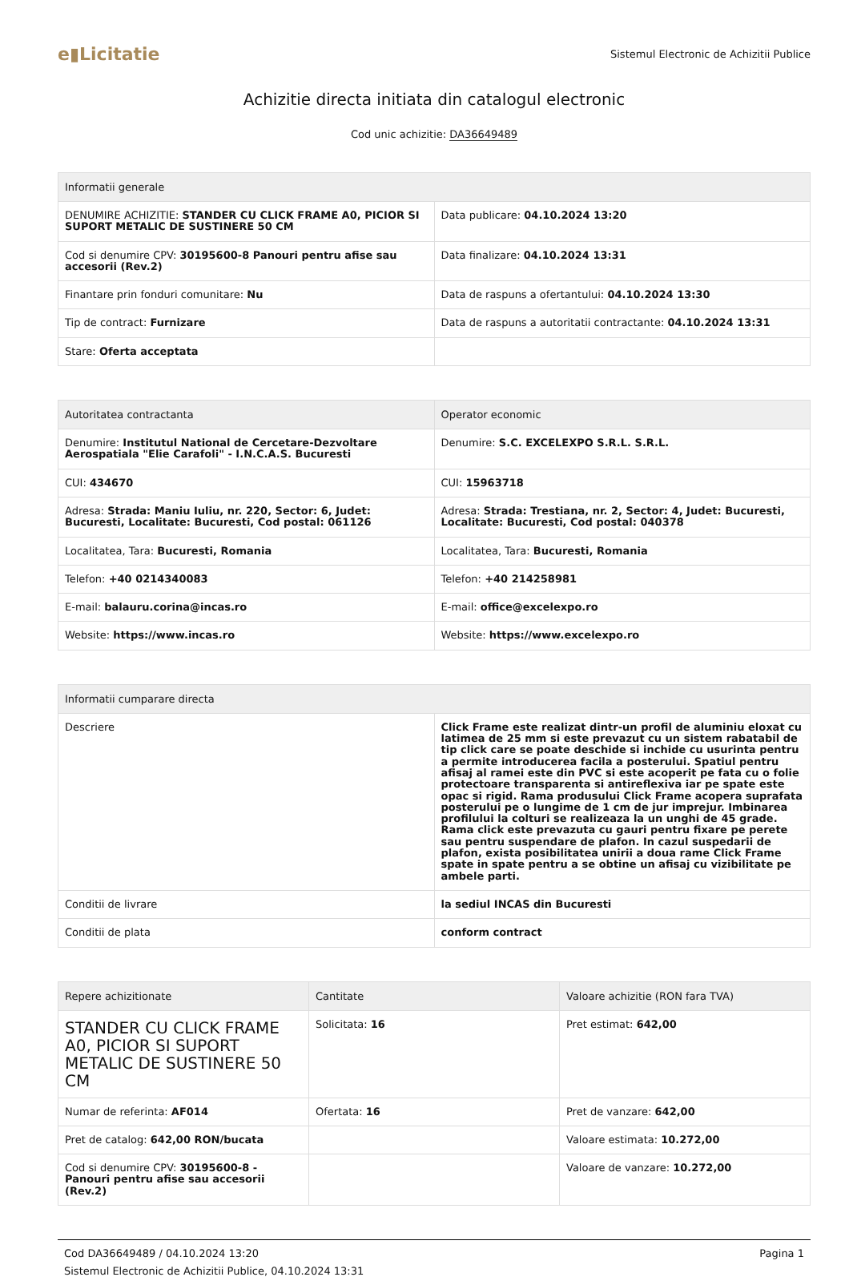e▮Licitatie
Sistemul Electronic de Achizitii Publice
Achizitie directa initiata din catalogul electronic
Cod unic achizitie: DA36649489
| Informatii generale | |
| --- | --- |
| DENUMIRE ACHIZITIE: STANDER CU CLICK FRAME A0, PICIOR SI SUPORT METALIC DE SUSTINERE 50 CM | Data publicare: 04.10.2024 13:20 |
| Cod si denumire CPV: 30195600-8 Panouri pentru afise sau accesorii (Rev.2) | Data finalizare: 04.10.2024 13:31 |
| Finantare prin fonduri comunitare: Nu | Data de raspuns a ofertantului: 04.10.2024 13:30 |
| Tip de contract: Furnizare | Data de raspuns a autoritatii contractante: 04.10.2024 13:31 |
| Stare: Oferta acceptata | |
| Autoritatea contractanta | Operator economic |
| --- | --- |
| Denumire: Institutul National de Cercetare-Dezvoltare Aerospatiala "Elie Carafoli" - I.N.C.A.S. Bucuresti | Denumire: S.C. EXCELEXPO S.R.L. S.R.L. |
| CUI: 434670 | CUI: 15963718 |
| Adresa: Strada: Maniu Iuliu, nr. 220, Sector: 6, Judet: Bucuresti, Localitate: Bucuresti, Cod postal: 061126 | Adresa: Strada: Trestiana, nr. 2, Sector: 4, Judet: Bucuresti, Localitate: Bucuresti, Cod postal: 040378 |
| Localitatea, Tara: Bucuresti, Romania | Localitatea, Tara: Bucuresti, Romania |
| Telefon: +40 0214340083 | Telefon: +40 214258981 |
| E-mail: balauru.corina@incas.ro | E-mail: office@excelexpo.ro |
| Website: https://www.incas.ro | Website: https://www.excelexpo.ro |
| Informatii cumparare directa | |
| --- | --- |
| Descriere | Click Frame este realizat dintr-un profil de aluminiu eloxat cu latimea de 25 mm si este prevazut cu un sistem rabatabil de tip click care se poate deschide si inchide cu usurinta pentru a permite introducerea facila a posterului. Spatiul pentru afisaj al ramei este din PVC si este acoperit pe fata cu o folie protectoare transparenta si antireflexiva iar pe spate este opac si rigid. Rama produsului Click Frame acopera suprafata posterului pe o lungime de 1 cm de jur imprejur. Imbinarea profilului la colturi se realizeaza la un unghi de 45 grade. Rama click este prevazuta cu gauri pentru fixare pe perete sau pentru suspendare de plafon. In cazul suspedarii de plafon, exista posibilitatea unirii a doua rame Click Frame spate in spate pentru a se obtine un afisaj cu vizibilitate pe ambele parti. |
| Conditii de livrare | la sediul INCAS din Bucuresti |
| Conditii de plata | conform contract |
| Repere achizitionate | Cantitate | Valoare achizitie (RON fara TVA) |
| --- | --- | --- |
| STANDER CU CLICK FRAME A0, PICIOR SI SUPORT METALIC DE SUSTINERE 50 CM | Solicitata: 16 | Pret estimat: 642,00 |
| Numar de referinta: AF014 | Ofertata: 16 | Pret de vanzare: 642,00 |
| Pret de catalog: 642,00 RON/bucata | | Valoare estimata: 10.272,00 |
| Cod si denumire CPV: 30195600-8 - Panouri pentru afise sau accesorii (Rev.2) | | Valoare de vanzare: 10.272,00 |
Cod DA36649489 / 04.10.2024 13:20
Sistemul Electronic de Achizitii Publice, 04.10.2024 13:31
Pagina 1